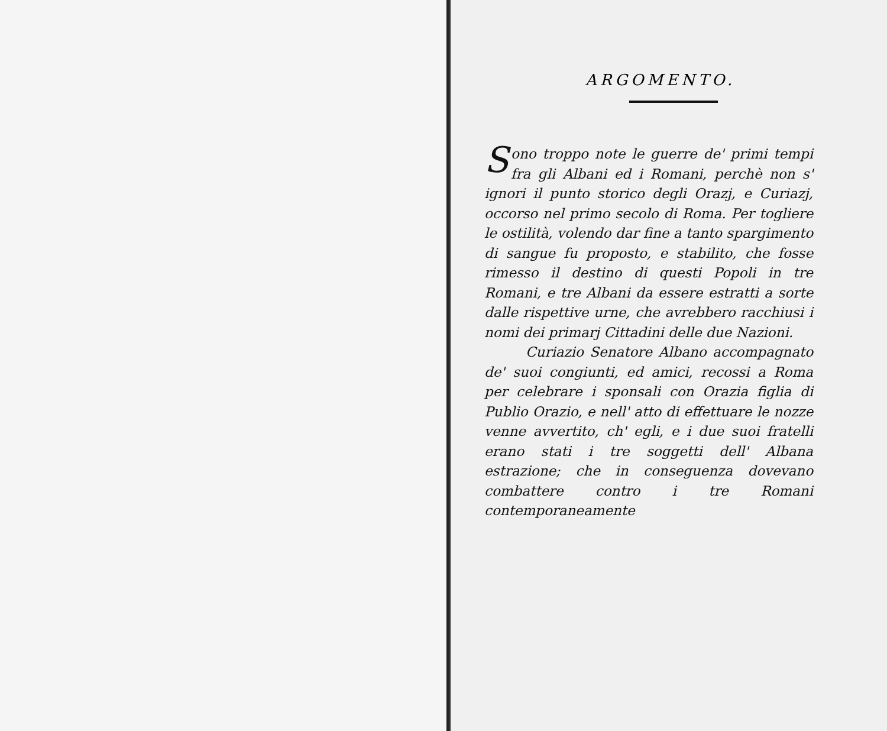ARGOMENTO.
Sono troppo note le guerre de' primi tempi fra gli Albani ed i Romani, perchè non s' ignori il punto storico degli Orazj, e Curiazj, occorso nel primo secolo di Roma. Per togliere le ostilità, volendo dar fine a tanto spargimento di sangue fu proposto, e stabilito, che fosse rimesso il destino di questi Popoli in tre Romani, e tre Albani da essere estratti a sorte dalle rispettive urne, che avrebbero racchiusi i nomi dei primarj Cittadini delle due Nazioni.
Curiazio Senatore Albano accompagnato de' suoi congiunti, ed amici, recossi a Roma per celebrare i sponsali con Orazia figlia di Publio Orazio, e nell' atto di effettuare le nozze venne avvertito, ch' egli, e i due suoi fratelli erano stati i tre soggetti dell' Albana estrazione; che in conseguenza dovevano combattere contro i tre Romani contemporaneamente